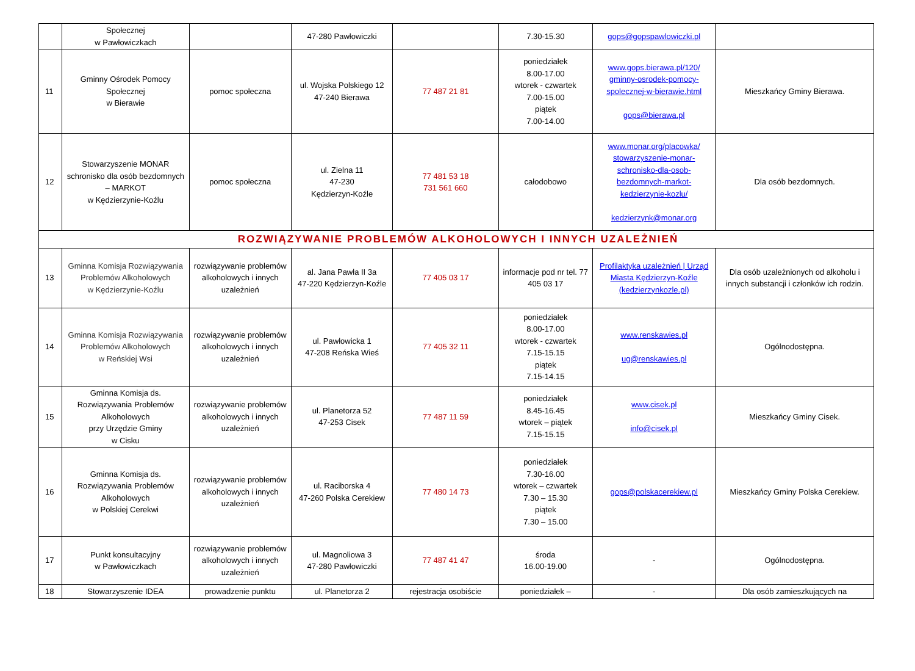| | Społecznej w Pawłowiczkach | | 47-280 Pawłowiczki | | 7.30-15.30 | gops@gopspawlowiczki.pl | |
| 11 | Gminny Ośrodek Pomocy Społecznej w Bierawie | pomoc społeczna | ul. Wojska Polskiego 12 47-240 Bierawa | 77 487 21 81 | poniedziałek 8.00-17.00 wtorek - czwartek 7.00-15.00 piątek 7.00-14.00 | www.gops.bierawa.pl/120/ gminny-osrodek-pomocy-spolecznej-w-bierawie.html gops@bierawa.pl | Mieszkańcy Gminy Bierawa. |
| 12 | Stowarzyszenie MONAR schronisko dla osób bezdomnych – MARKOT w Kędzierzynie-Koźlu | pomoc społeczna | ul. Zielna 11 47-230 Kędzierzyn-Koźle | 77 481 53 18 731 561 660 | całodobowo | www.monar.org/placowka/ stowarzyszenie-monar-schronisko-dla-osob-bezdomnych-markot-kedzierzynie-kozlu/ kedzierzynk@monar.org | Dla osób bezdomnych. |
| ROZWIĄZYWANIE PROBLEMÓW ALKOHOLOWYCH I INNYCH UZALEŻNIEŃ | | | | | | | |
| 13 | Gminna Komisja Rozwiązywania Problemów Alkoholowych w Kędzierzynie-Koźlu | rozwiązywanie problemów alkoholowych i innych uzależnień | al. Jana Pawła II 3a 47-220 Kędzierzyn-Koźle | 77 405 03 17 | informacje pod nr tel. 77 405 03 17 | Profilaktyka uzależnień / Urząd Miasta Kędzierzyn-Koźle (kedzierzynkozle.pl) | Dla osób uzależnionych od alkoholu i innych substancji i członków ich rodzin. |
| 14 | Gminna Komisja Rozwiązywania Problemów Alkoholowych w Reńskiej Wsi | rozwiązywanie problemów alkoholowych i innych uzależnień | ul. Pawłowicka 1 47-208 Reńska Wieś | 77 405 32 11 | poniedziałek 8.00-17.00 wtorek - czwartek 7.15-15.15 piątek 7.15-14.15 | www.renskawies.pl ug@renskawies.pl | Ogólnodostępna. |
| 15 | Gminna Komisja ds. Rozwiązywania Problemów Alkoholowych przy Urzędzie Gminy w Cisku | rozwiązywanie problemów alkoholowych i innych uzależnień | ul. Planetorza 52 47-253 Cisek | 77 487 11 59 | poniedziałek 8.45-16.45 wtorek – piątek 7.15-15.15 | www.cisek.pl info@cisek.pl | Mieszkańcy Gminy Cisek. |
| 16 | Gminna Komisja ds. Rozwiązywania Problemów Alkoholowych w Polskiej Cerekwi | rozwiązywanie problemów alkoholowych i innych uzależnień | ul. Raciborska 4 47-260 Polska Cerekiew | 77 480 14 73 | poniedziałek 7.30-16.00 wtorek – czwartek 7.30 – 15.30 piątek 7.30 – 15.00 | gops@polskacerekiew.pl | Mieszkańcy Gminy Polska Cerekiew. |
| 17 | Punkt konsultacyjny w Pawłowiczkach | rozwiązywanie problemów alkoholowych i innych uzależnień | ul. Magnoliowa 3 47-280 Pawłowiczki | 77 487 41 47 | środa 16.00-19.00 | - | Ogólnodostępna. |
| 18 | Stowarzyszenie IDEA | prowadzenie punktu | ul. Planetorza 2 | rejestracja osobiście | poniedziałek – | - | Dla osób zamieszkujących na |